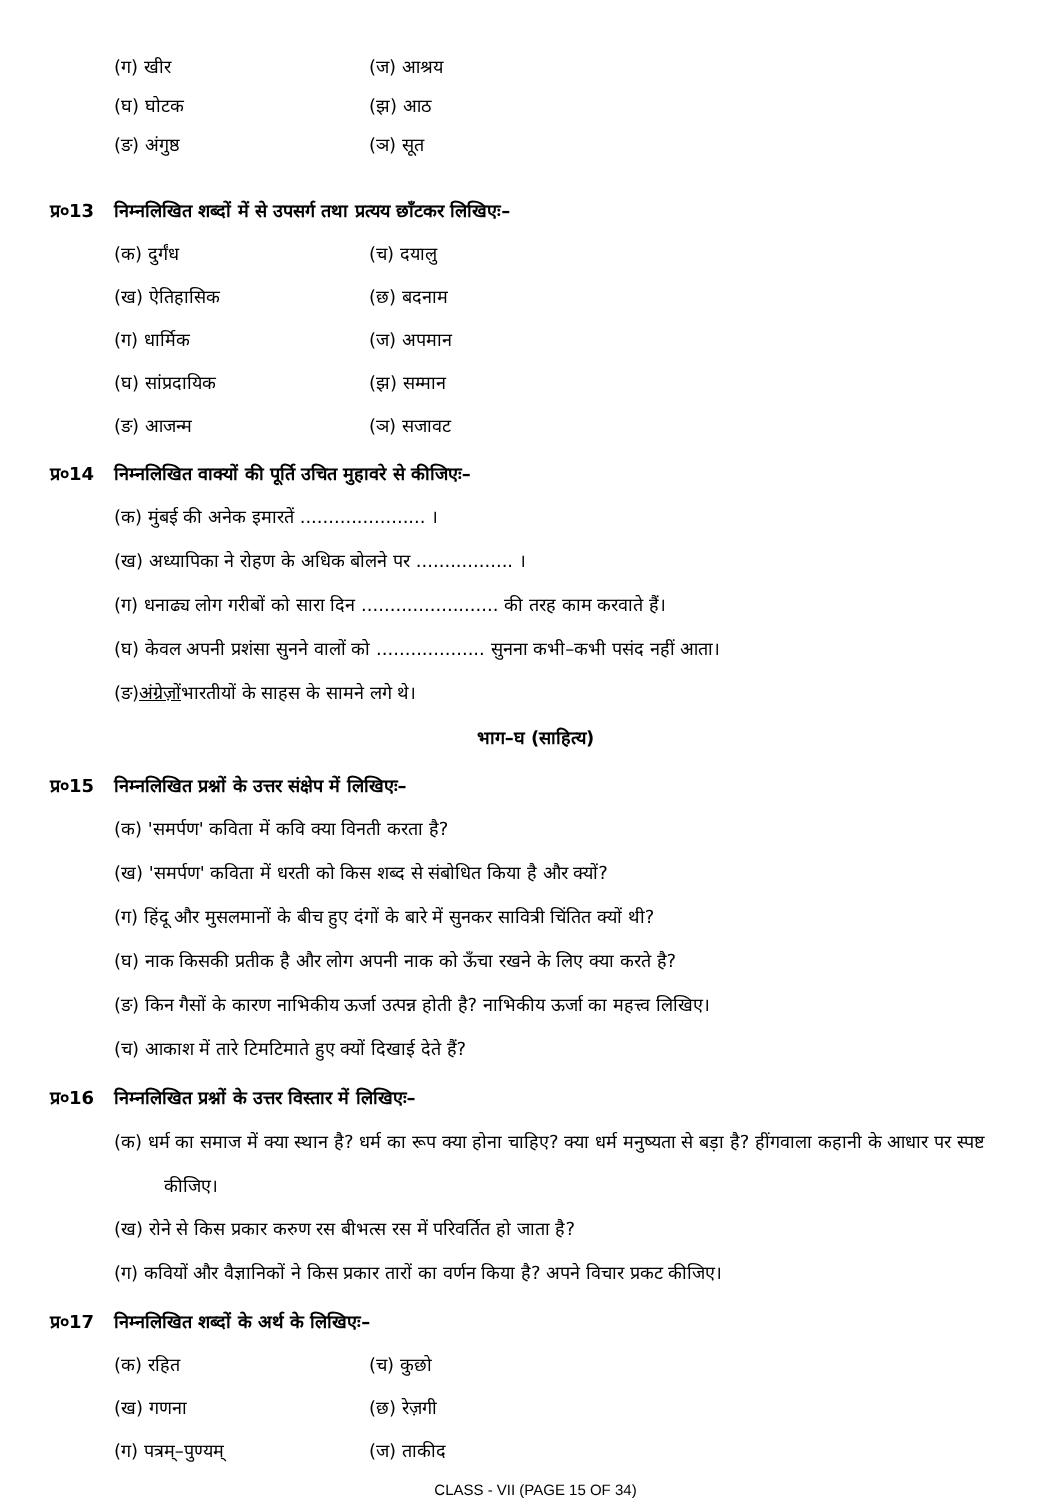(ग) खीर (ज) आश्रय
(घ) घोटक (झ) आठ
(ङ) अंगुष्ठ (ञ) सूत
प्र०13 निम्नलिखित शब्दों में से उपसर्ग तथा प्रत्यय छाँटकर लिखिएः–
(क) दुर्गंध (च) दयालु
(ख) ऐतिहासिक (छ) बदनाम
(ग) धार्मिक (ज) अपमान
(घ) सांप्रदायिक (झ) सम्मान
(ङ) आजन्म (ञ) सजावट
प्र०14 निम्नलिखित वाक्यों की पूर्ति उचित मुहावरे से कीजिएः–
(क) मुंबई की अनेक इमारतें ...................... ।
(ख) अध्यापिका ने रोहण के अधिक बोलने पर ................. ।
(ग) धनाढ्य लोग गरीबों को सारा दिन ........................ की तरह काम करवाते हैं।
(घ) केवल अपनी प्रशंसा सुनने वालों को ................... सुनना कभी–कभी पसंद नहीं आता।
(ङ) अंग्रेज़ों भारतीयों के साहस के सामने लगे थे।
भाग–घ (साहित्य)
प्र०15 निम्नलिखित प्रश्नों के उत्तर संक्षेप में लिखिएः–
(क) 'समर्पण' कविता में कवि क्या विनती करता है?
(ख) 'समर्पण' कविता में धरती को किस शब्द से संबोधित किया है और क्यों?
(ग) हिंदू और मुसलमानों के बीच हुए दंगों के बारे में सुनकर सावित्री चिंतित क्यों थी?
(घ) नाक किसकी प्रतीक है और लोग अपनी नाक को ऊँचा रखने के लिए क्या करते है?
(ङ) किन गैसों के कारण नाभिकीय ऊर्जा उत्पन्न होती है? नाभिकीय ऊर्जा का महत्त्व लिखिए।
(च) आकाश में तारे टिमटिमाते हुए क्यों दिखाई देते हैं?
प्र०16 निम्नलिखित प्रश्नों के उत्तर विस्तार में लिखिएः–
(क) धर्म का समाज में क्या स्थान है? धर्म का रूप क्या होना चाहिए? क्या धर्म मनुष्यता से बड़ा है? हींगवाला कहानी के आधार पर स्पष्ट कीजिए।
(ख) रोने से किस प्रकार करुण रस बीभत्स रस में परिवर्तित हो जाता है?
(ग) कवियों और वैज्ञानिकों ने किस प्रकार तारों का वर्णन किया है? अपने विचार प्रकट कीजिए।
प्र०17 निम्नलिखित शब्दों के अर्थ के लिखिएः–
(क) रहित (च) कुछो
(ख) गणना (छ) रेज़गी
(ग) पत्रम्–पुण्यम् (ज) ताकीद
CLASS - VII (PAGE 15 OF 34)